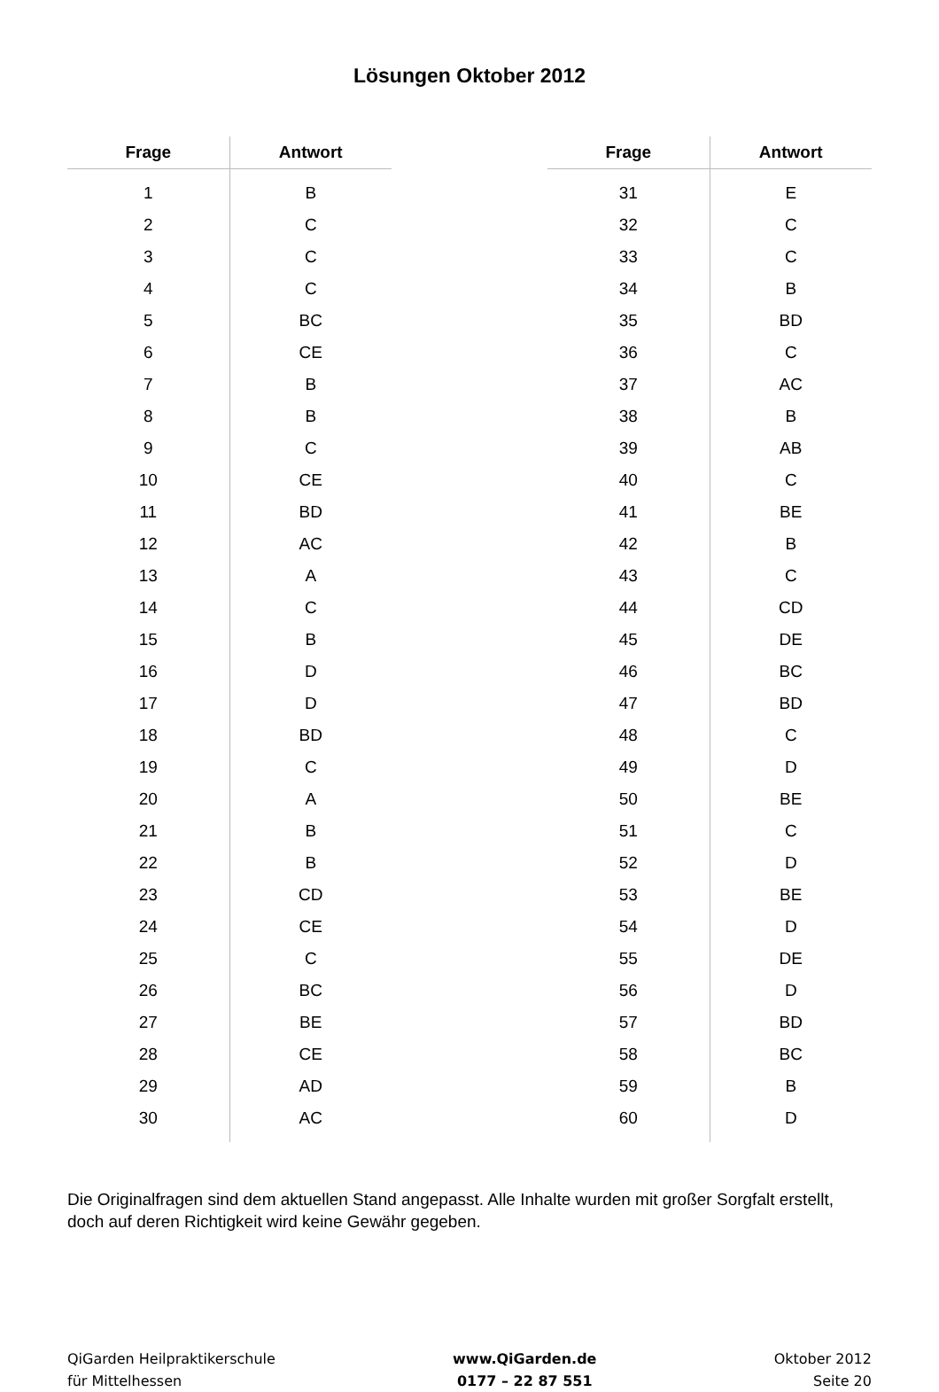Lösungen Oktober 2012
| Frage | Antwort |
| --- | --- |
| 1 | B |
| 2 | C |
| 3 | C |
| 4 | C |
| 5 | BC |
| 6 | CE |
| 7 | B |
| 8 | B |
| 9 | C |
| 10 | CE |
| 11 | BD |
| 12 | AC |
| 13 | A |
| 14 | C |
| 15 | B |
| 16 | D |
| 17 | D |
| 18 | BD |
| 19 | C |
| 20 | A |
| 21 | B |
| 22 | B |
| 23 | CD |
| 24 | CE |
| 25 | C |
| 26 | BC |
| 27 | BE |
| 28 | CE |
| 29 | AD |
| 30 | AC |
| Frage | Antwort |
| --- | --- |
| 31 | E |
| 32 | C |
| 33 | C |
| 34 | B |
| 35 | BD |
| 36 | C |
| 37 | AC |
| 38 | B |
| 39 | AB |
| 40 | C |
| 41 | BE |
| 42 | B |
| 43 | C |
| 44 | CD |
| 45 | DE |
| 46 | BC |
| 47 | BD |
| 48 | C |
| 49 | D |
| 50 | BE |
| 51 | C |
| 52 | D |
| 53 | BE |
| 54 | D |
| 55 | DE |
| 56 | D |
| 57 | BD |
| 58 | BC |
| 59 | B |
| 60 | D |
Die Originalfragen sind dem aktuellen Stand angepasst. Alle Inhalte wurden mit großer Sorgfalt erstellt, doch auf deren Richtigkeit wird keine Gewähr gegeben.
QiGarden Heilpraktikerschule
für Mittelhessen
www.QiGarden.de
0177 – 22 87 551
Oktober 2012
Seite 20